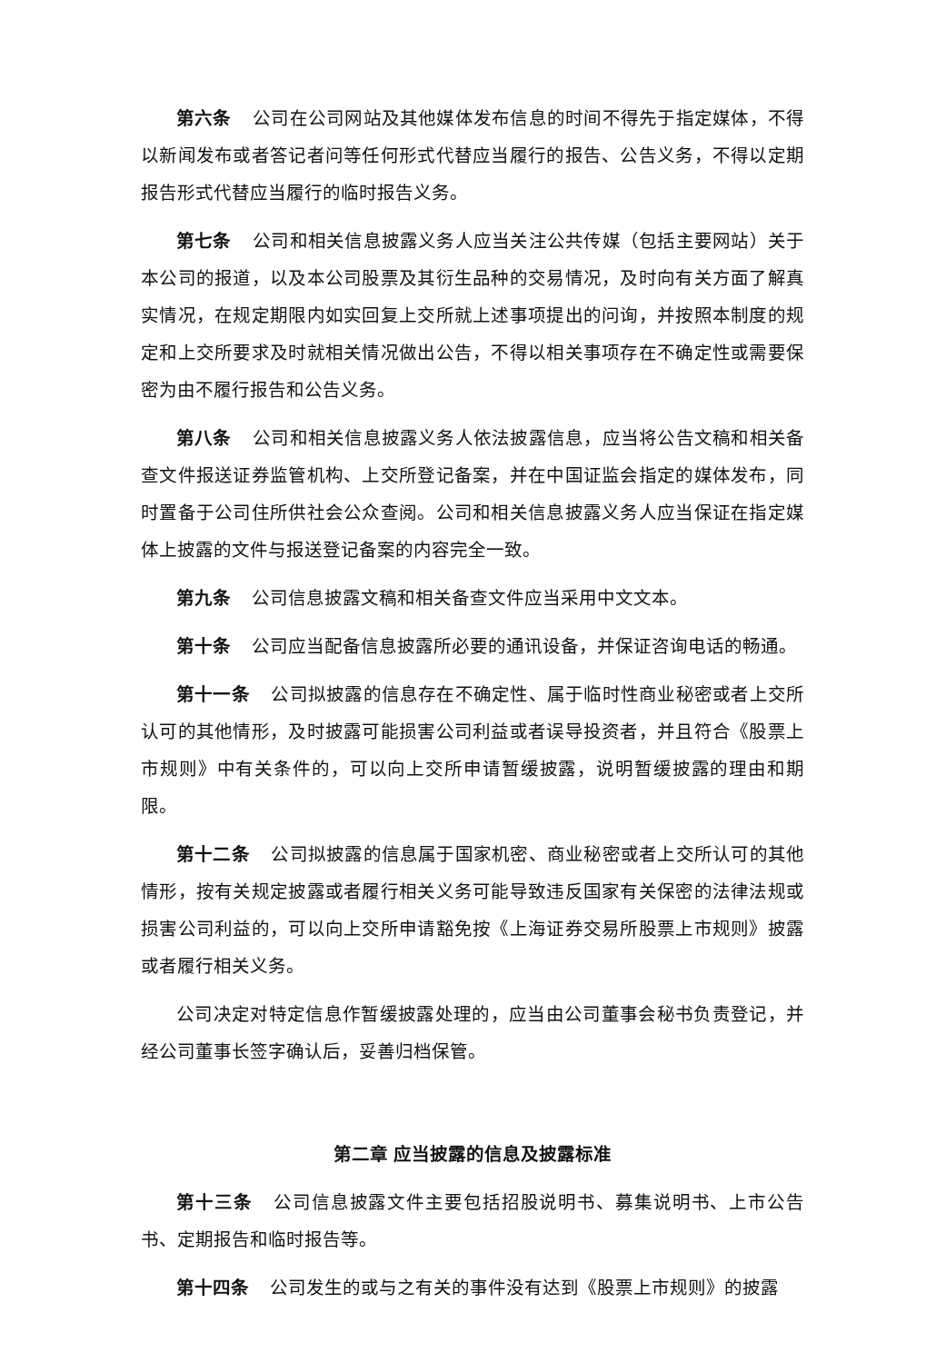第六条 公司在公司网站及其他媒体发布信息的时间不得先于指定媒体，不得以新闻发布或者答记者问等任何形式代替应当履行的报告、公告义务，不得以定期报告形式代替应当履行的临时报告义务。
第七条 公司和相关信息披露义务人应当关注公共传媒（包括主要网站）关于本公司的报道，以及本公司股票及其衍生品种的交易情况，及时向有关方面了解真实情况，在规定期限内如实回复上交所就上述事项提出的问询，并按照本制度的规定和上交所要求及时就相关情况做出公告，不得以相关事项存在不确定性或需要保密为由不履行报告和公告义务。
第八条 公司和相关信息披露义务人依法披露信息，应当将公告文稿和相关备查文件报送证券监管机构、上交所登记备案，并在中国证监会指定的媒体发布，同时置备于公司住所供社会公众查阅。公司和相关信息披露义务人应当保证在指定媒体上披露的文件与报送登记备案的内容完全一致。
第九条 公司信息披露文稿和相关备查文件应当采用中文文本。
第十条 公司应当配备信息披露所必要的通讯设备，并保证咨询电话的畅通。
第十一条 公司拟披露的信息存在不确定性、属于临时性商业秘密或者上交所认可的其他情形，及时披露可能损害公司利益或者误导投资者，并且符合《股票上市规则》中有关条件的，可以向上交所申请暂缓披露，说明暂缓披露的理由和期限。
第十二条 公司拟披露的信息属于国家机密、商业秘密或者上交所认可的其他情形，按有关规定披露或者履行相关义务可能导致违反国家有关保密的法律法规或损害公司利益的，可以向上交所申请豁免按《上海证券交易所股票上市规则》披露或者履行相关义务。
公司决定对特定信息作暂缓披露处理的，应当由公司董事会秘书负责登记，并经公司董事长签字确认后，妥善归档保管。
第二章 应当披露的信息及披露标准
第十三条 公司信息披露文件主要包括招股说明书、募集说明书、上市公告书、定期报告和临时报告等。
第十四条 公司发生的或与之有关的事件没有达到《股票上市规则》的披露